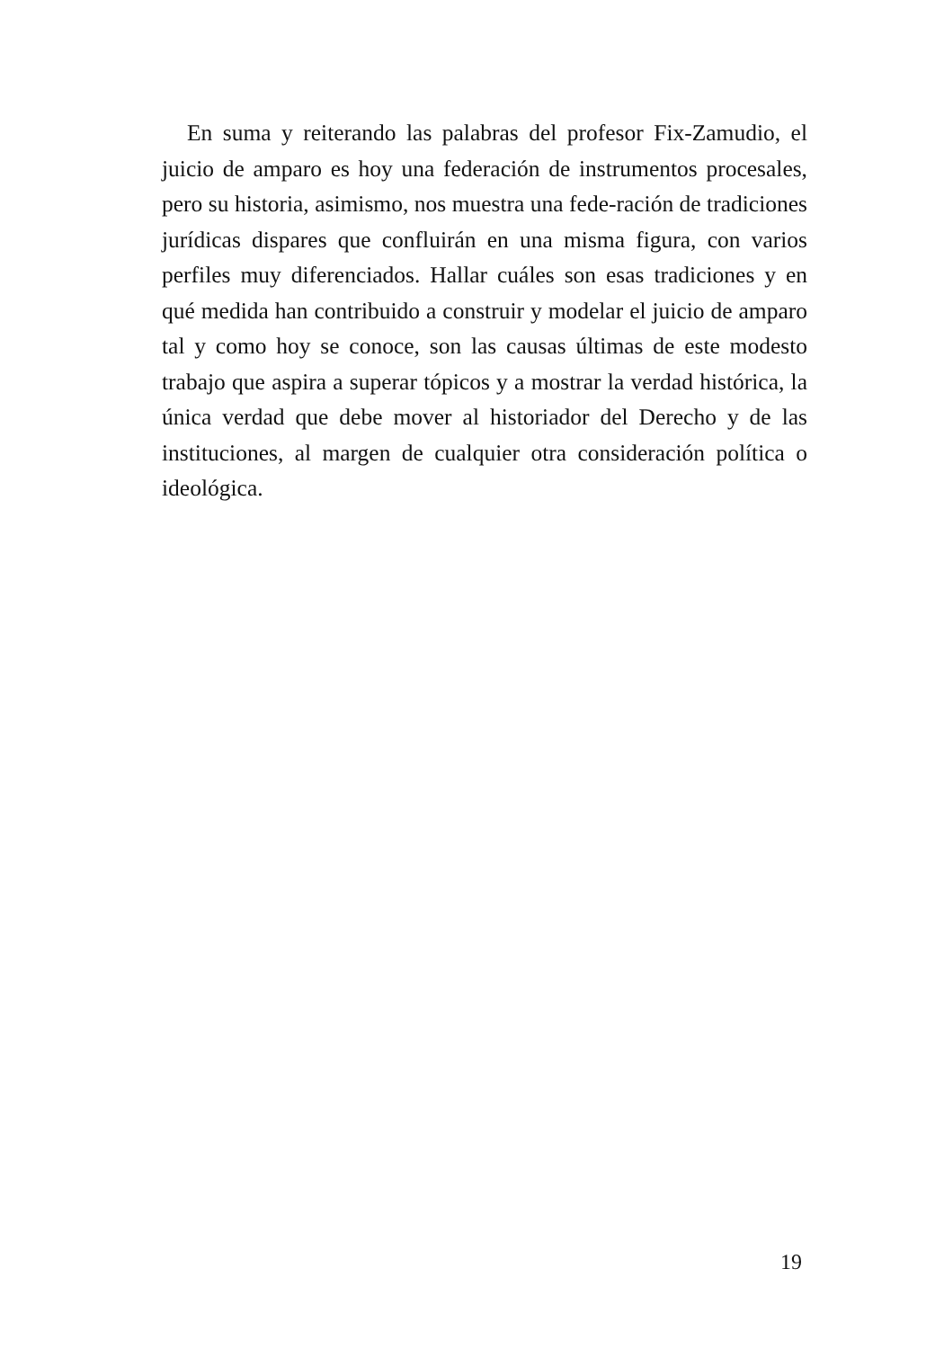En suma y reiterando las palabras del profesor Fix-Zamudio, el juicio de amparo es hoy una federación de instrumentos procesales, pero su historia, asimismo, nos muestra una fede-ración de tradiciones jurídicas dispares que confluirán en una misma figura, con varios perfiles muy diferenciados. Hallar cuáles son esas tradiciones y en qué medida han contribuido a construir y modelar el juicio de amparo tal y como hoy se conoce, son las causas últimas de este modesto trabajo que aspira a superar tópicos y a mostrar la verdad histórica, la única verdad que debe mover al historiador del Derecho y de las instituciones, al margen de cualquier otra consideración política o ideológica.
19